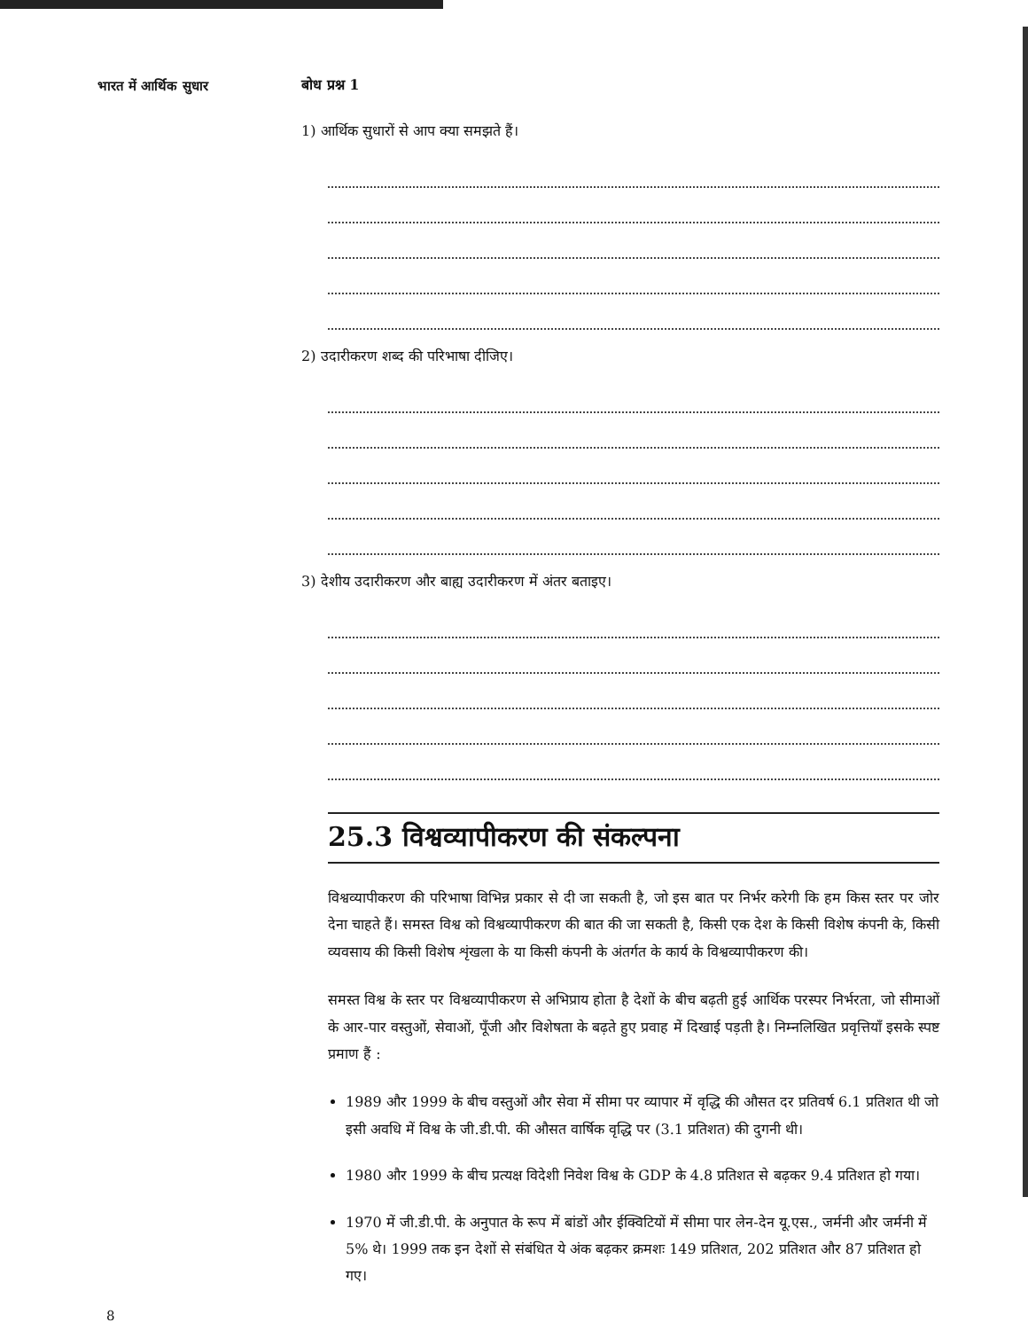भारत में आर्थिक सुधार बोध प्रश्न 1
1) आर्थिक सुधारों से आप क्या समझते हैं।
2) उदारीकरण शब्द की परिभाषा दीजिए।
3) देशीय उदारीकरण और बाह्य उदारीकरण में अंतर बताइए।
25.3 विश्वव्यापीकरण की संकल्पना
विश्वव्यापीकरण की परिभाषा विभिन्न प्रकार से दी जा सकती है, जो इस बात पर निर्भर करेगी कि हम किस स्तर पर जोर देना चाहते हैं। समस्त विश्व को विश्वव्यापीकरण की बात की जा सकती है, किसी एक देश के किसी विशेष कंपनी के, किसी व्यवसाय की किसी विशेष शृंखला के या किसी कंपनी के अंतर्गत के कार्य के विश्वव्यापीकरण की।
समस्त विश्व के स्तर पर विश्वव्यापीकरण से अभिप्राय होता है देशों के बीच बढ़ती हुई आर्थिक परस्पर निर्भरता, जो सीमाओं के आर-पार वस्तुओं, सेवाओं, पूँजी और विशेषता के बढ़ते हुए प्रवाह में दिखाई पड़ती है। निम्नलिखित प्रवृत्तियाँ इसके स्पष्ट प्रमाण हैं :
1989 और 1999 के बीच वस्तुओं और सेवा में सीमा पर व्यापार में वृद्धि की औसत दर प्रतिवर्ष 6.1 प्रतिशत थी जो इसी अवधि में विश्व के जी.डी.पी. की औसत वार्षिक वृद्धि पर (3.1 प्रतिशत) की दुगनी थी।
1980 और 1999 के बीच प्रत्यक्ष विदेशी निवेश विश्व के GDP के 4.8 प्रतिशत से बढ़कर 9.4 प्रतिशत हो गया।
1970 में जी.डी.पी. के अनुपात के रूप में बांडों और ईक्विटियों में सीमा पार लेन-देन यू.एस., जर्मनी और जर्मनी में 5% थे। 1999 तक इन देशों से संबंधित ये अंक बढ़कर क्रमशः 149 प्रतिशत, 202 प्रतिशत और 87 प्रतिशत हो गए।
8